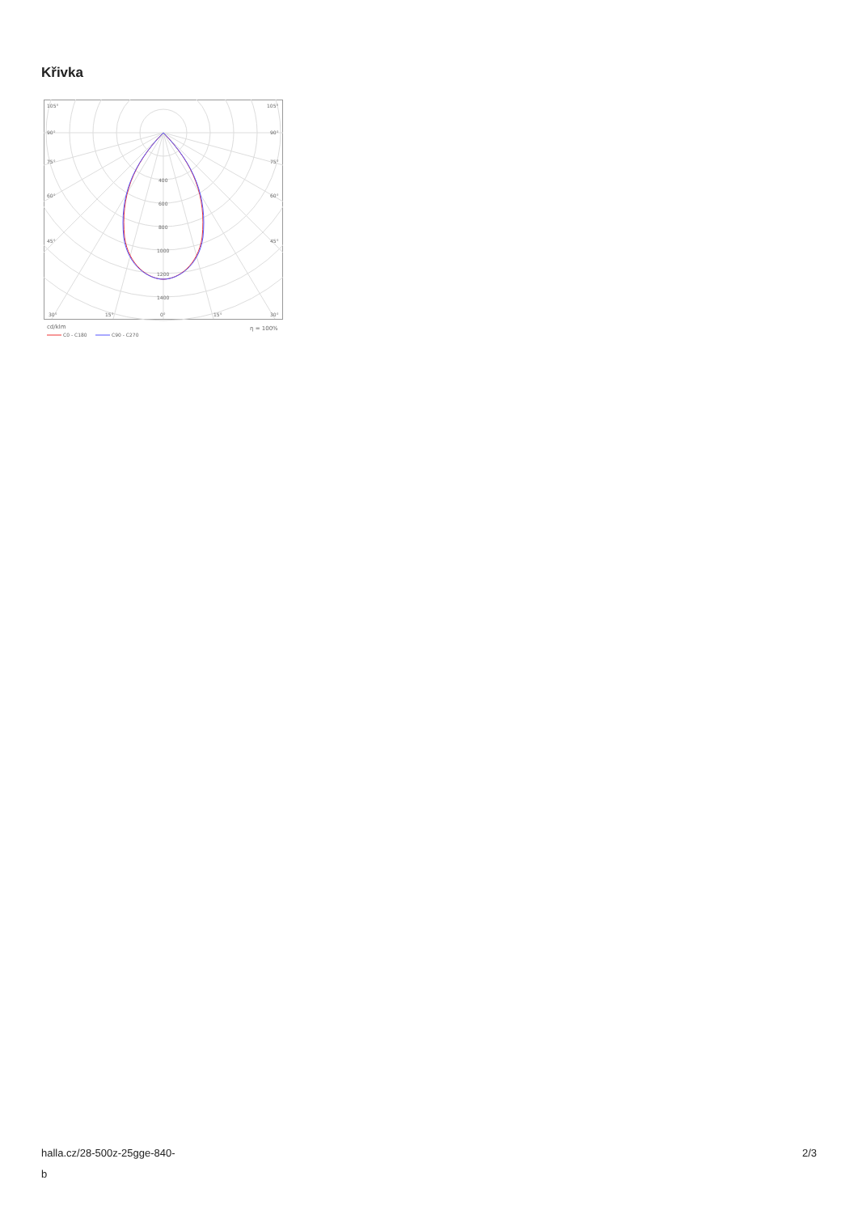Křivka
105°
105°
90°
90°
75°
75°
60°
60°
45°
45°
400
600
800
1000
1200
1400
30°
15°
0°
15°
30°
cd/klm
η = 100%
C0 - C180
C90 - C270
halla.cz/28-500z-25gge-840-
b
2/3